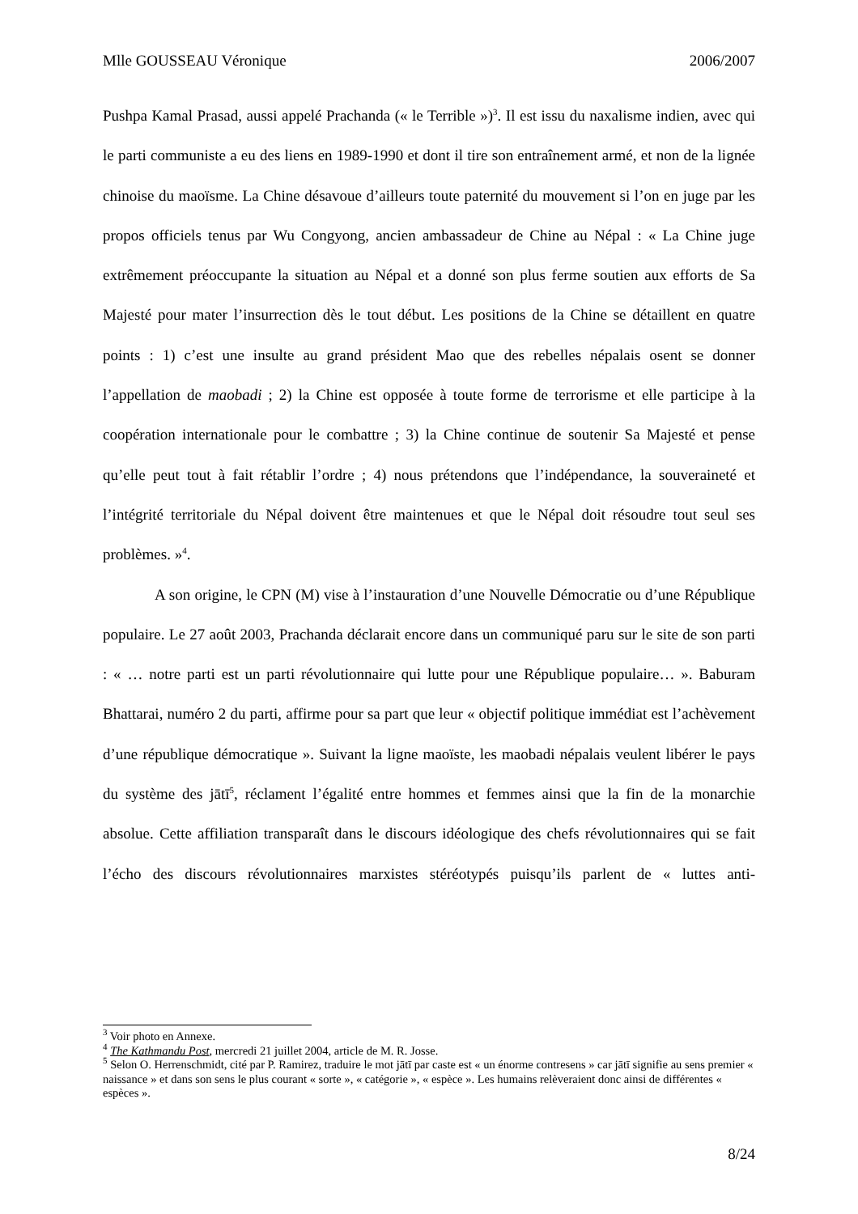Mlle GOUSSEAU Véronique 2006/2007
Pushpa Kamal Prasad, aussi appelé Prachanda (« le Terrible »)<sup>3</sup>. Il est issu du naxalisme indien, avec qui le parti communiste a eu des liens en 1989-1990 et dont il tire son entraînement armé, et non de la lignée chinoise du maoïsme. La Chine désavoue d’ailleurs toute paternité du mouvement si l’on en juge par les propos officiels tenus par Wu Congyong, ancien ambassadeur de Chine au Népal : « La Chine juge extrêmement préoccupante la situation au Népal et a donné son plus ferme soutien aux efforts de Sa Majesté pour mater l’insurrection dès le tout début. Les positions de la Chine se détaillent en quatre points : 1) c’est une insulte au grand président Mao que des rebelles népalais osent se donner l’appellation de maobadi ; 2) la Chine est opposée à toute forme de terrorisme et elle participe à la coopération internationale pour le combattre ; 3) la Chine continue de soutenir Sa Majesté et pense qu’elle peut tout à fait rétablir l’ordre ; 4) nous prétendons que l’indépendance, la souveraineté et l’intégrité territoriale du Népal doivent être maintenues et que le Népal doit résoudre tout seul ses problèmes. »<sup>4</sup>.
A son origine, le CPN (M) vise à l’instauration d’une Nouvelle Démocratie ou d’une République populaire. Le 27 août 2003, Prachanda déclarait encore dans un communiqué paru sur le site de son parti : « … notre parti est un parti révolutionnaire qui lutte pour une République populaire… ». Baburam Bhattarai, numéro 2 du parti, affirme pour sa part que leur « objectif politique immédiat est l’achèvement d’une république démocratique ». Suivant la ligne maoïste, les maobadi népalais veulent libérer le pays du système des jātī<sup>5</sup>, réclament l’égalité entre hommes et femmes ainsi que la fin de la monarchie absolue. Cette affiliation transparaît dans le discours idéologique des chefs révolutionnaires qui se fait l’écho des discours révolutionnaires marxistes stéréotypés puisqu’ils parlent de « luttes anti-
<sup>3</sup> Voir photo en Annexe.
<sup>4</sup> The Kathmandu Post, mercredi 21 juillet 2004, article de M. R. Josse.
<sup>5</sup> Selon O. Herrenschmidt, cité par P. Ramirez, traduire le mot jātī par caste est « un énorme contresens » car jātī signifie au sens premier « naissance » et dans son sens le plus courant « sorte », « catégorie », « espèce ». Les humains relèveraient donc ainsi de différentes « espèces ».
8/24